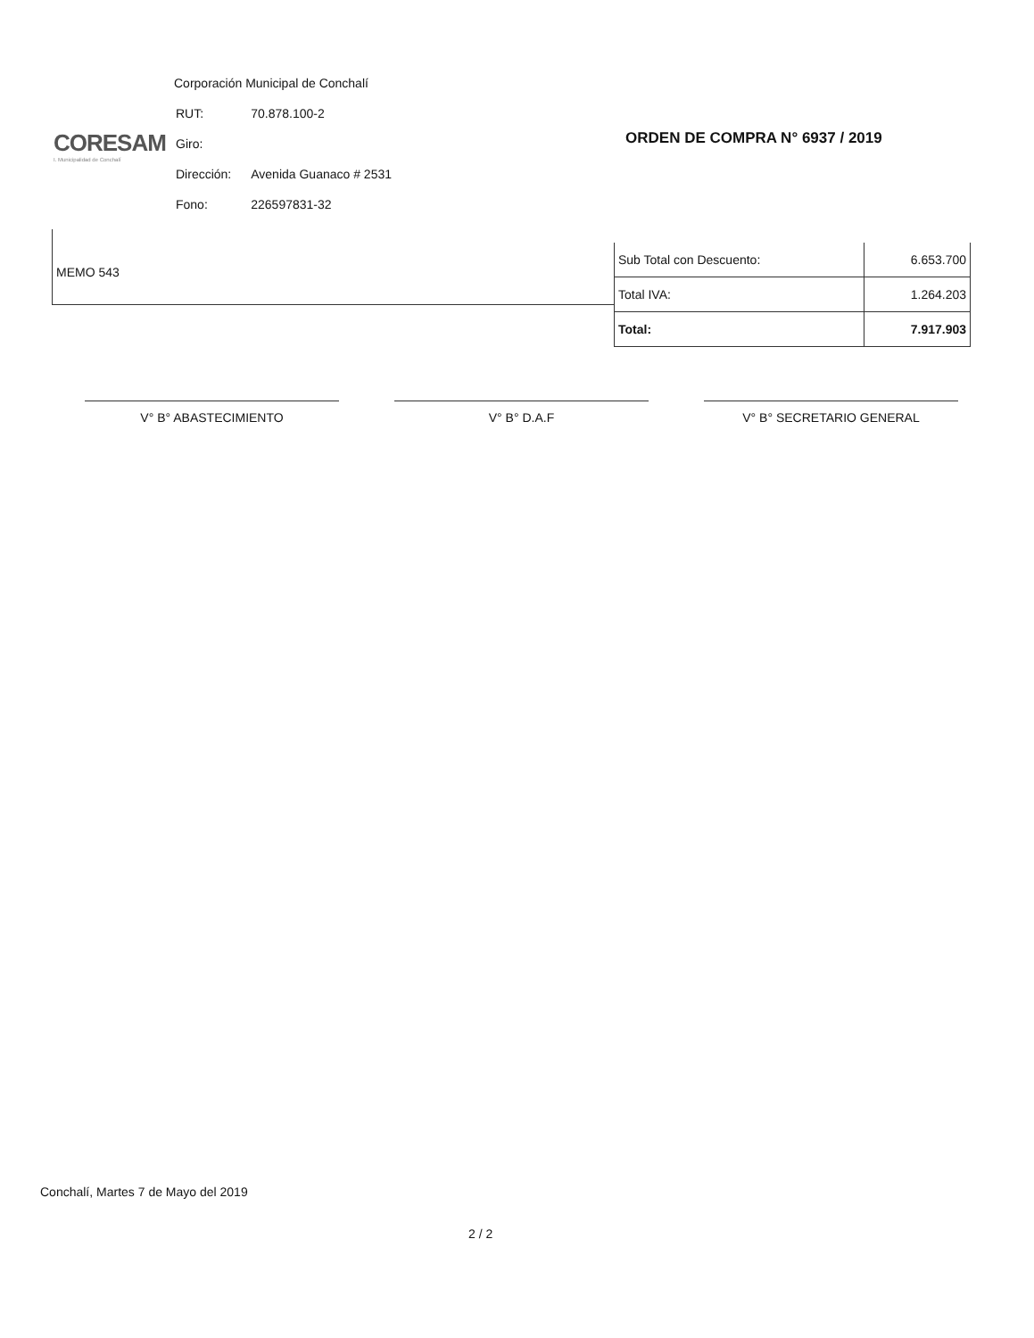CORESAM
I. Municipalidad de Conchalí
Corporación Municipal de Conchalí
| RUT: | 70.878.100-2 |
| Giro: | |
| Dirección: | Avenida Guanaco # 2531 |
| Fono: | 226597831-32 |
ORDEN DE COMPRA N° 6937 / 2019
MEMO 543
| Sub Total con Descuento: | 6.653.700 |
| Total IVA: | 1.264.203 |
| Total: | 7.917.903 |
V° B° ABASTECIMIENTO V° B° D.A.F V° B° SECRETARIO GENERAL
Conchalí, Martes 7 de Mayo del 2019
2 / 2